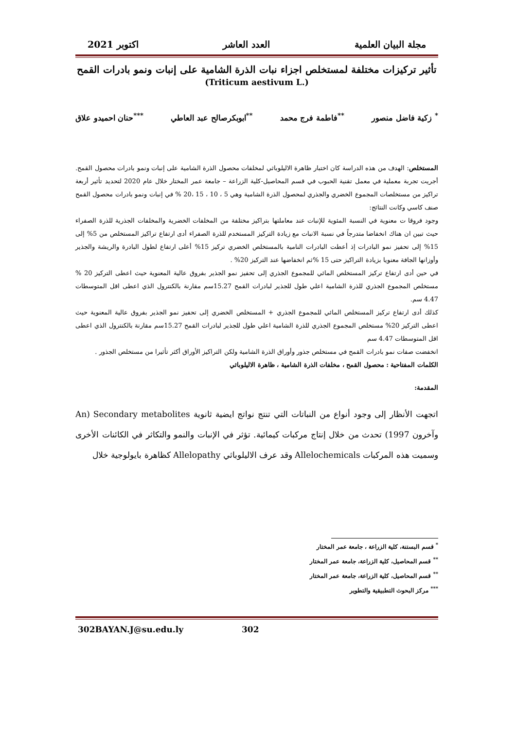مجلة البيان العلمية العدد العاشر اكتوبر 2021
تأثير تركيزات مختلفة لمستخلص اجزاء نبات الذرة الشامية على إنبات ونمو بادرات القمح
(Triticum aestivum L.)
<sup>*</sup> زكية فاضل منصور <sup>**</sup>فاطمة فرج محمد <sup>**</sup>ابوبكرصالح عبد العاطي <sup>***</sup>حنان احميدو علاق
المستخلص: الهدف من هذه الدراسة كان اختبار ظاهرة الاليلوباثي لمخلفات محصول الذرة الشامية على إنبات ونمو بادرات محصول القمح. أجريت تجربة معملية في معمل تقنية الحبوب في قسم المحاصيل-كلية الزراعة – جامعة عمر المختار خلال عام 2020 لتحديد تأثير أربعة تراكيز من مستخلصات المجموع الخضري والجذري لمحصول الذرة الشامية وهي 5 ، 10 ، 15 ،20 % في إنبات ونمو بادرات محصول القمح صنف كاسي وكانت النتائج:
وجود فروقا ت معنوية في النسبة المئوية للإنبات عند معاملتها بتراكيز مختلفة من المخلفات الخضرية والمخلفات الجذرية للذرة الصفراء حيث تبين ان هناك انخفاضا متدرجاً في نسبة الانبات مع زيادة التركيز المستخدم للذرة الصفراء أدى ارتفاع تراكيز المستخلص من 5% إلى 15% إلى تحفيز نمو البادرات إذ أعطت البادرات النامية بالمستخلص الخضري تركيز 15% أعلى ارتفاع لطول البادرة والريشة والجذير وأوزانها الجافة معنويا بزيادة التراكيز حتى 15 %ثم انخفاضها عند التركيز 20% .
في حين أدى ارتفاع تركيز المستخلص المائي للمجموع الجذري إلى تحفيز نمو الجذير بفروق عالية المعنوية حيث اعطى التركيز 20 % مستخلص المجموع الجذري للذرة الشامية اعلي طول للجذير لبادرات القمح 15.27سم مقارنة بالكنترول الذي اعطى اقل المتوسطات 4.47 سم.
كذلك أدى ارتفاع تركيز المستخلص المائي للمجموع الجذري + المستخلص الخضري إلى تحفيز نمو الجذير بفروق عالية المعنوية حيث اعطى التركيز 20% مستخلص المجموع الجذري للذرة الشامية اعلي طول للجذير لبادرات القمح 15.27سم مقارنة بالكنترول الذي اعطى اقل المتوسطات 4.47 سم
انخفضت صفات نمو بادرات القمح في مستخلص جذور وأوراق الذرة الشامية ولكن التراكيز الأوراق أكثر تأثيرا من مستخلص الجذور .
الكلمات المفتاحية : محصول القمح ، مخلفات الذرة الشامية ، ظاهرة الاليلوباثي
المقدمة:
اتجهت الأنظار إلى وجود أنواع من النباتات التي تنتج نواتج ايضية ثانوية Secondary metabolites (An وآخرون 1997) تحدث من خلال إنتاج مركبات كيمائية. تؤثر في الإنبات والنمو والتكاثر في الكائنات الأخرى وسميت هذه المركبات Allelochemicals وقد عرف الاليلوباثي Allelopathy كظاهرة بايولوجية خلال
<sup>*</sup> قسم البستنة، كلية الزراعة ، جامعة عمر المختار
<sup>**</sup> قسم المحاصيل، كلية الزراعة، جامعة عمر المختار
<sup>**</sup> قسم المحاصيل، كلية الزراعة، جامعة عمر المختار
<sup>***</sup> مركز البحوث التطبيقية والتطوير
302BAYAN.J@su.edu.ly 302